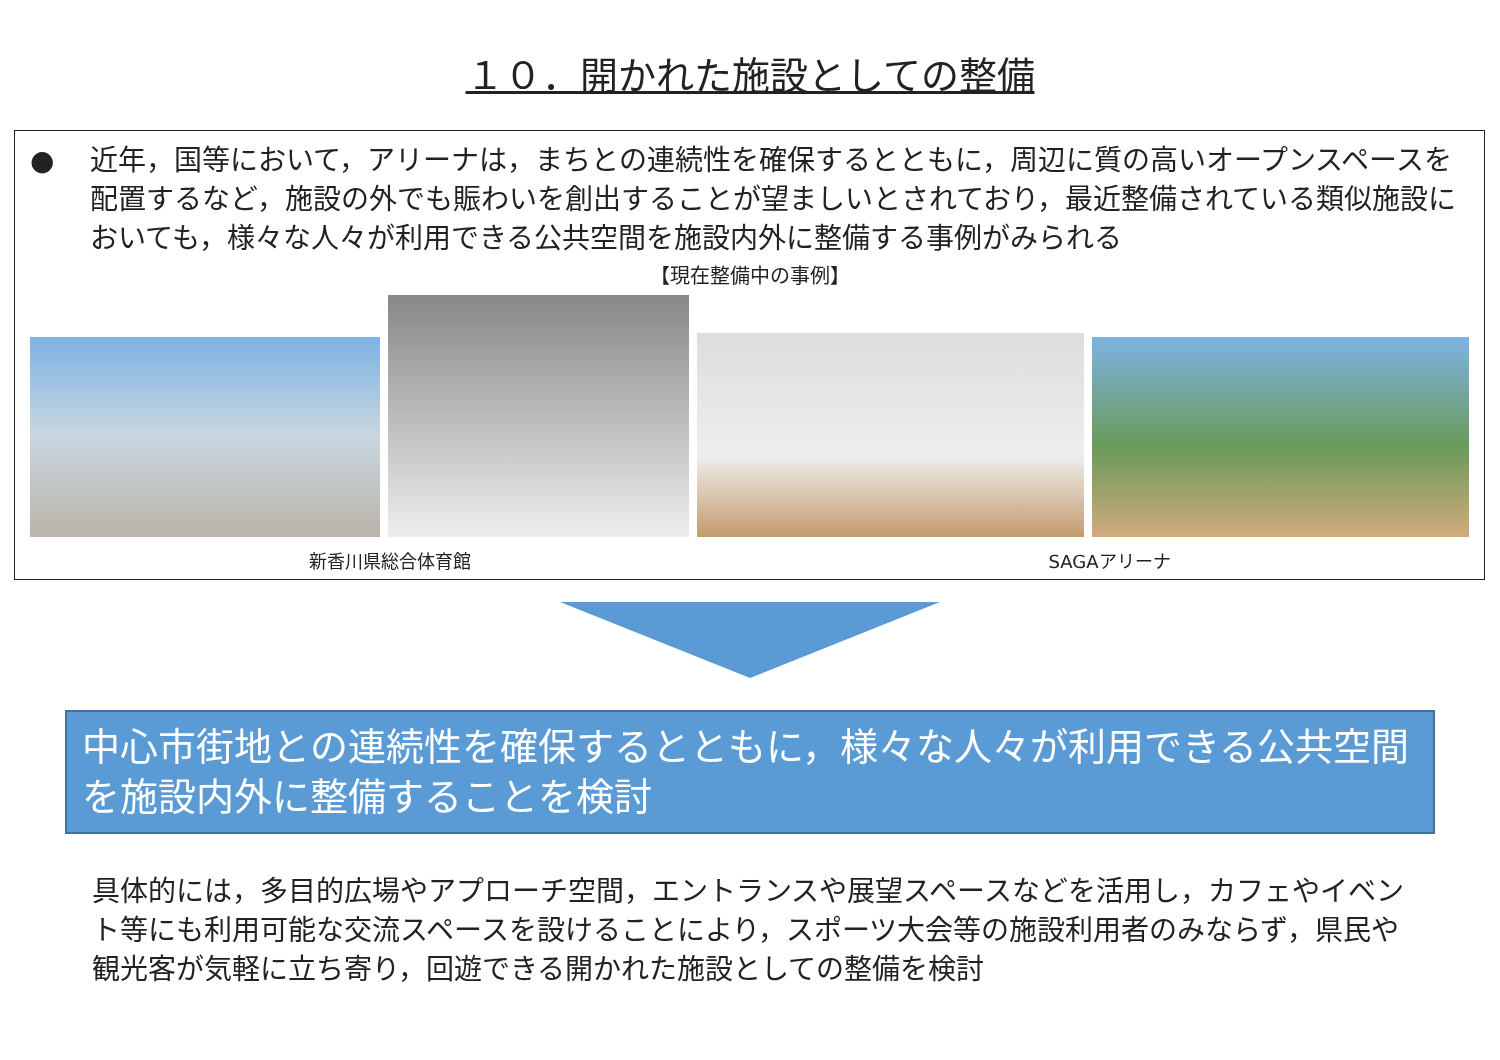１０．開かれた施設としての整備
● 近年，国等において，アリーナは，まちとの連続性を確保するとともに，周辺に質の高いオープンスペースを配置するなど，施設の外でも賑わいを創出することが望ましいとされており，最近整備されている類似施設においても，様々な人々が利用できる公共空間を施設内外に整備する事例がみられる
【現在整備中の事例】
新香川県総合体育館 SAGAアリーナ
中心市街地との連続性を確保するとともに，様々な人々が利用できる公共空間を施設内外に整備することを検討
具体的には，多目的広場やアプローチ空間，エントランスや展望スペースなどを活用し，カフェやイベント等にも利用可能な交流スペースを設けることにより，スポーツ大会等の施設利用者のみならず，県民や観光客が気軽に立ち寄り，回遊できる開かれた施設としての整備を検討